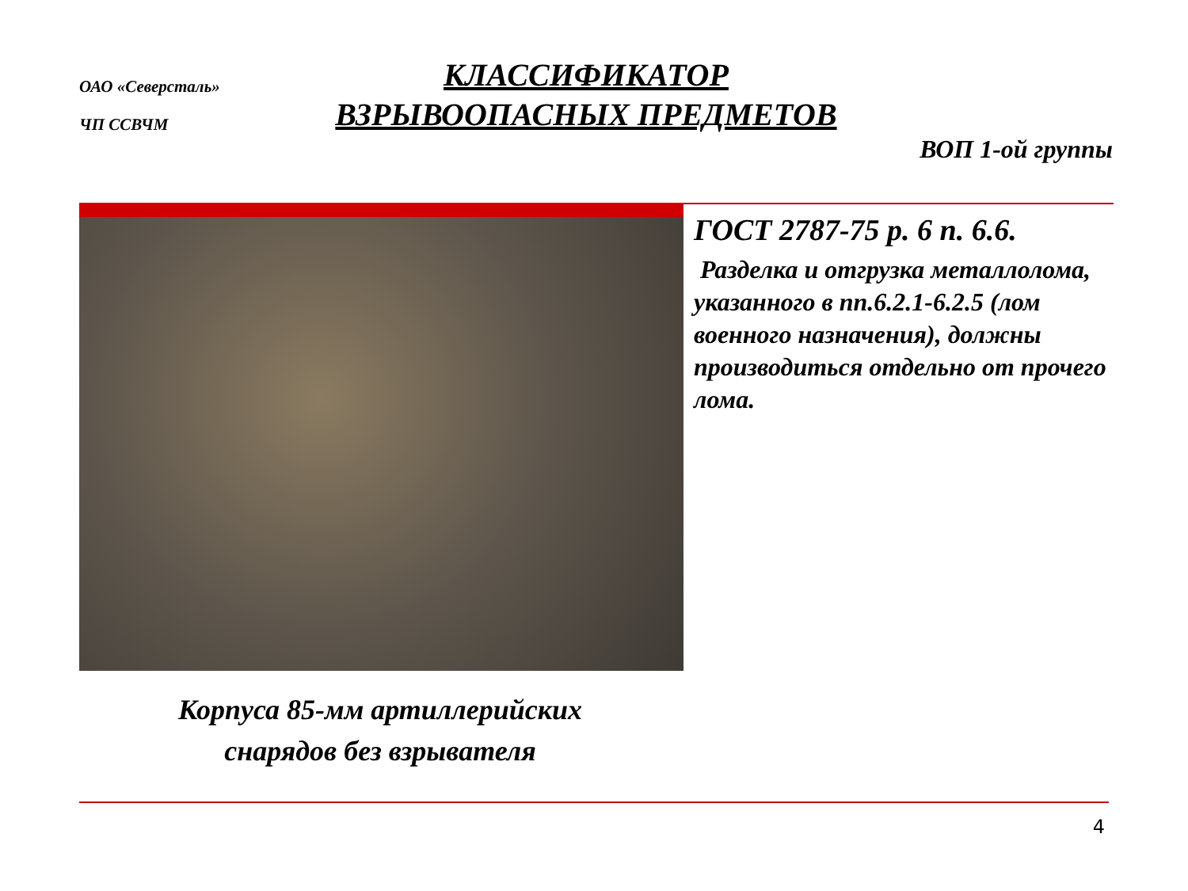ОАО «Северсталь»
ЧП ССВЧМ
КЛАССИФИКАТОР
ВЗРЫВООПАСНЫХ ПРЕДМЕТОВ
ВОП 1-ой группы
ГОСТ 2787-75 р. 6 п. 6.6.
Разделка и отгрузка металлолома, указанного в пп.6.2.1-6.2.5 (лом военного назначения), должны производиться отдельно от прочего лома.
Корпуса 85-мм артиллерийских
снарядов без взрывателя
4